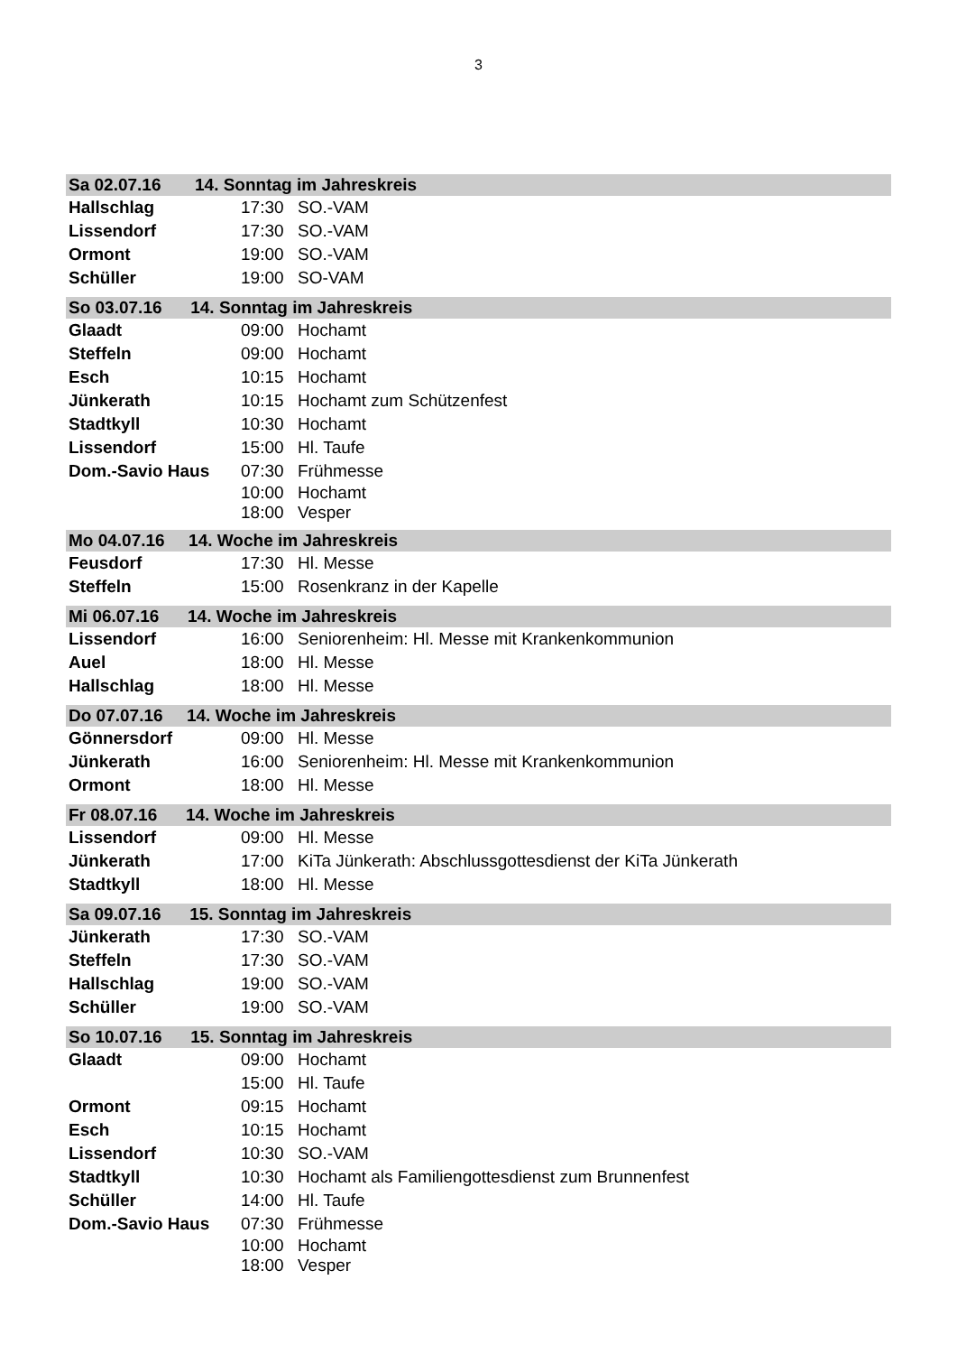3
| Sa 02.07.16 | 14. Sonntag im Jahreskreis |
| Hallschlag | 17:30 | SO.-VAM |
| Lissendorf | 17:30 | SO.-VAM |
| Ormont | 19:00 | SO.-VAM |
| Schüller | 19:00 | SO-VAM |
| So 03.07.16 14. Sonntag im Jahreskreis | | |
| Glaadt | 09:00 | Hochamt |
| Steffeln | 09:00 | Hochamt |
| Esch | 10:15 | Hochamt |
| Jünkerath | 10:15 | Hochamt zum Schützenfest |
| Stadtkyll | 10:30 | Hochamt |
| Lissendorf | 15:00 | Hl. Taufe |
| Dom.-Savio Haus | 07:30 | Frühmesse |
| | 10:00 | Hochamt |
| | 18:00 | Vesper |
| Mo 04.07.16 14. Woche im Jahreskreis | | |
| Feusdorf | 17:30 | Hl. Messe |
| Steffeln | 15:00 | Rosenkranz in der Kapelle |
| Mi 06.07.16 14. Woche im Jahreskreis | | |
| Lissendorf | 16:00 | Seniorenheim: Hl. Messe mit Krankenkommunion |
| Auel | 18:00 | Hl. Messe |
| Hallschlag | 18:00 | Hl. Messe |
| Do 07.07.16 14. Woche im Jahreskreis | | |
| Gönnersdorf | 09:00 | Hl. Messe |
| Jünkerath | 16:00 | Seniorenheim: Hl. Messe mit Krankenkommunion |
| Ormont | 18:00 | Hl. Messe |
| Fr 08.07.16 14. Woche im Jahreskreis | | |
| Lissendorf | 09:00 | Hl. Messe |
| Jünkerath | 17:00 | KiTa Jünkerath: Abschlussgottesdienst der KiTa Jünkerath |
| Stadtkyll | 18:00 | Hl. Messe |
| Sa 09.07.16 15. Sonntag im Jahreskreis | | |
| Jünkerath | 17:30 | SO.-VAM |
| Steffeln | 17:30 | SO.-VAM |
| Hallschlag | 19:00 | SO.-VAM |
| Schüller | 19:00 | SO.-VAM |
| So 10.07.16 15. Sonntag im Jahreskreis | | |
| Glaadt | 09:00 | Hochamt |
| | 15:00 | Hl. Taufe |
| Ormont | 09:15 | Hochamt |
| Esch | 10:15 | Hochamt |
| Lissendorf | 10:30 | SO.-VAM |
| Stadtkyll | 10:30 | Hochamt als Familiengottesdienst zum Brunnenfest |
| Schüller | 14:00 | Hl. Taufe |
| Dom.-Savio Haus | 07:30 | Frühmesse |
| | 10:00 | Hochamt |
| | 18:00 | Vesper |